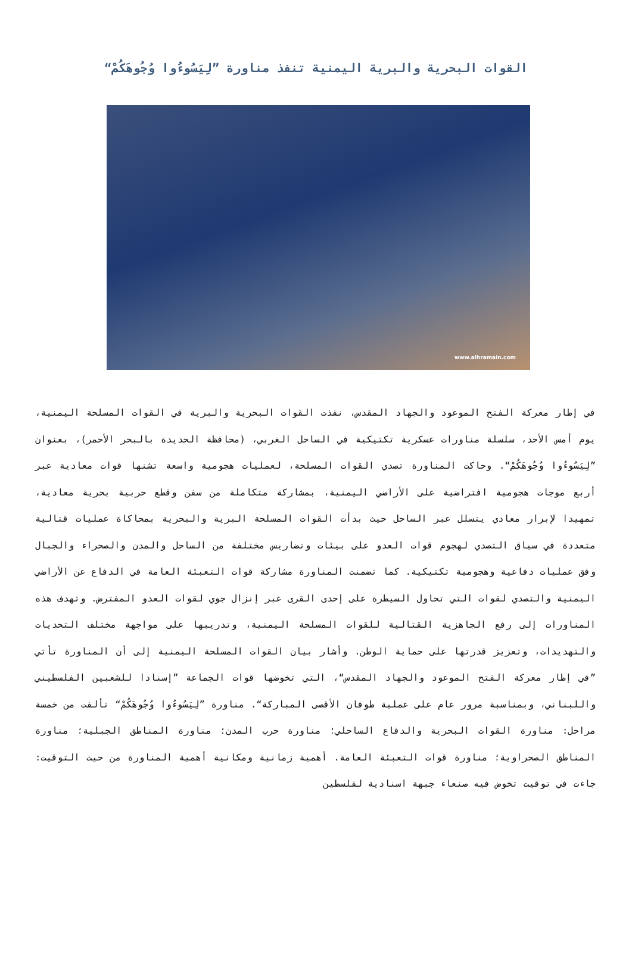القوات البحرية والبرية اليمنية تنفذ مناورة ”لِيَسُوءُوا وُجُوهَكُمْ“
www.alhramain.com
في إطار معركة الفتح الموعود والجهاد المقدس، نفذت القوات البحرية والبرية في القوات المسلحة اليمنية، يوم أمس الأحد، سلسلة مناورات عسكرية تكتيكية في الساحل الغربي، (محافظة الحديدة بالبحر الأحمر)، بعنوان ”لِيَسُوءُوا وُجُوهَكُمْ“. وحاكت المناورة تصدي القوات المسلحة، لعمليات هجومية واسعة تشنها قوات معادية عبر أربع موجات هجومية افتراضية على الأراضي اليمنية، بمشاركة متكاملة من سفن وقطع حربية بحرية معادية، تمهيدا لإبرار معادي يتسلل عبر الساحل حيث بدأت القوات المسلحة البرية والبحرية بمحاكاة عمليات قتالية متعددة في سياق التصدي لهجوم قوات العدو على بيئات وتضاريس مختلفة من الساحل والمدن والصحراء والجبال وفق عمليات دفاعية وهجومية تكتيكية. كما تضمنت المناورة مشاركة قوات التعبئة العامة في الدفاع عن الأراضي اليمنية والتصدي لقوات التي تحاول السيطرة على إحدى القرى عبر إنزال جوي لقوات العدو المفترض. وتهدف هذه المناورات إلى رفع الجاهزية القتالية للقوات المسلحة اليمنية، وتدريبها على مواجهة مختلف التحديات والتهديدات، وتعزيز قدرتها على حماية الوطن. وأشار بيان القوات المسلحة اليمنية إلى أن المناورة تأتي ”في إطار معركة الفتح الموعود والجهاد المقدس“، التي تخوضها قوات الجماعة ”إسنادا للشعبين الفلسطيني واللبناني، وبمناسبة مرور عام على عملية طوفان الأقصى المباركة“. مناورة ”لِيَسُوءُوا وُجُوهَكُمْ“ تألفت من خمسة مراحل: مناورة القوات البحرية والدفاع الساحلي؛ مناورة حرب المدن؛ مناورة المناطق الجبلية؛ مناورة المناطق الصحراوية؛ مناورة قوات التعبئة العامة. أهمية زمانية ومكانية أهمية المناورة من حيث التوقيت: جاءت في توقيت تخوض فيه صنعاء جبهة اسنادية لفلسطين